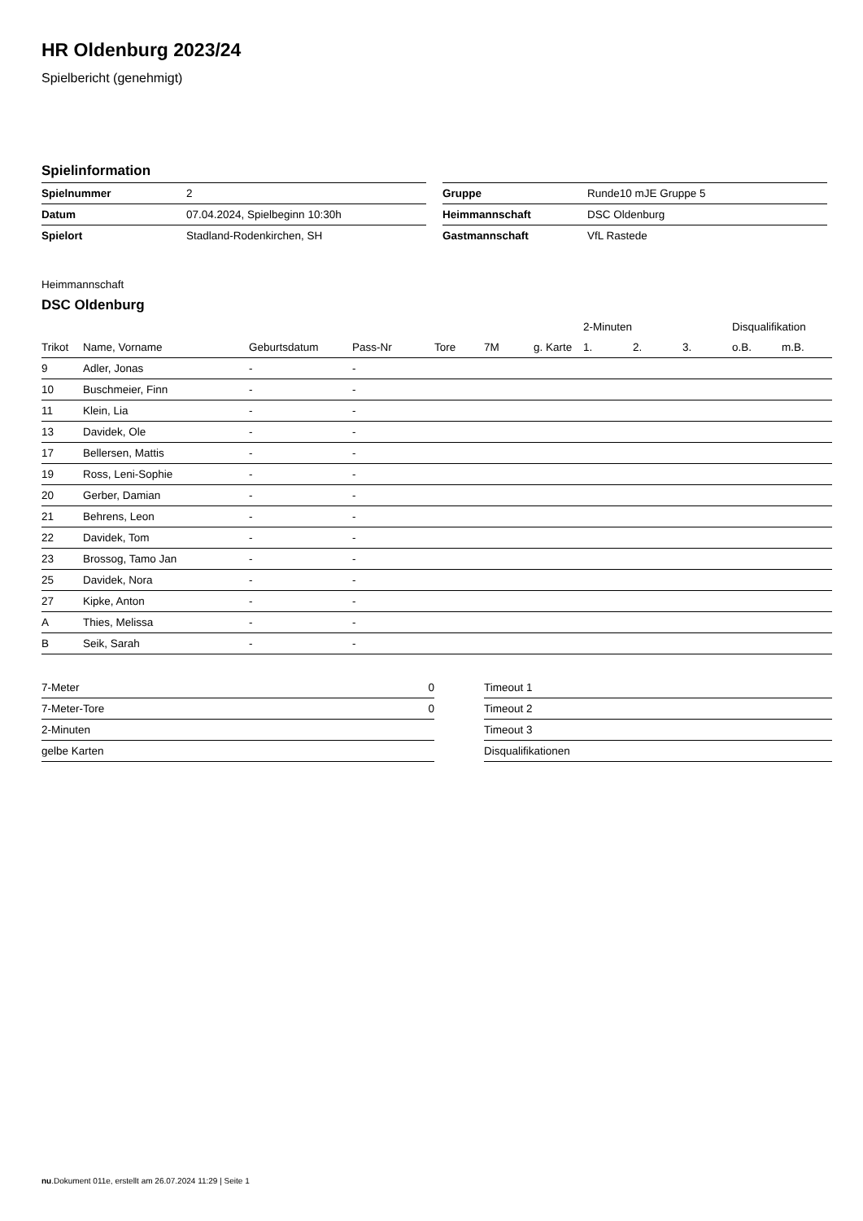HR Oldenburg 2023/24
Spielbericht (genehmigt)
Spielinformation
| Spielnummer | 2 |
| Datum | 07.04.2024, Spielbeginn 10:30h |
| Spielort | Stadland-Rodenkirchen, SH |
| Gruppe | Runde10 mJE Gruppe 5 |
| Heimmannschaft | DSC Oldenburg |
| Gastmannschaft | VfL Rastede |
Heimmannschaft
DSC Oldenburg
| | | | | | | | 2-Minuten | | | Disqualifikation | |
| --- | --- | --- | --- | --- | --- | --- | --- | --- | --- | --- | --- |
| Trikot | Name, Vorname | Geburtsdatum | Pass-Nr | Tore | 7M | g. Karte | 1. | 2. | 3. | o.B. | m.B. |
| 9 | Adler, Jonas | - | - | | | | | | | | |
| 10 | Buschmeier, Finn | - | - | | | | | | | | |
| 11 | Klein, Lia | - | - | | | | | | | | |
| 13 | Davidek, Ole | - | - | | | | | | | | |
| 17 | Bellersen, Mattis | - | - | | | | | | | | |
| 19 | Ross, Leni-Sophie | - | - | | | | | | | | |
| 20 | Gerber, Damian | - | - | | | | | | | | |
| 21 | Behrens, Leon | - | - | | | | | | | | |
| 22 | Davidek, Tom | - | - | | | | | | | | |
| 23 | Brossog, Tamo Jan | - | - | | | | | | | | |
| 25 | Davidek, Nora | - | - | | | | | | | | |
| 27 | Kipke, Anton | - | - | | | | | | | | |
| A | Thies, Melissa | - | - | | | | | | | | |
| B | Seik, Sarah | - | - | | | | | | | | |
| 7-Meter | 0 |
| 7-Meter-Tore | 0 |
| 2-Minuten | |
| gelbe Karten | |
| Timeout 1 |
| Timeout 2 |
| Timeout 3 |
| Disqualifikationen |
nu.Dokument 011e, erstellt am 26.07.2024 11:29 | Seite 1